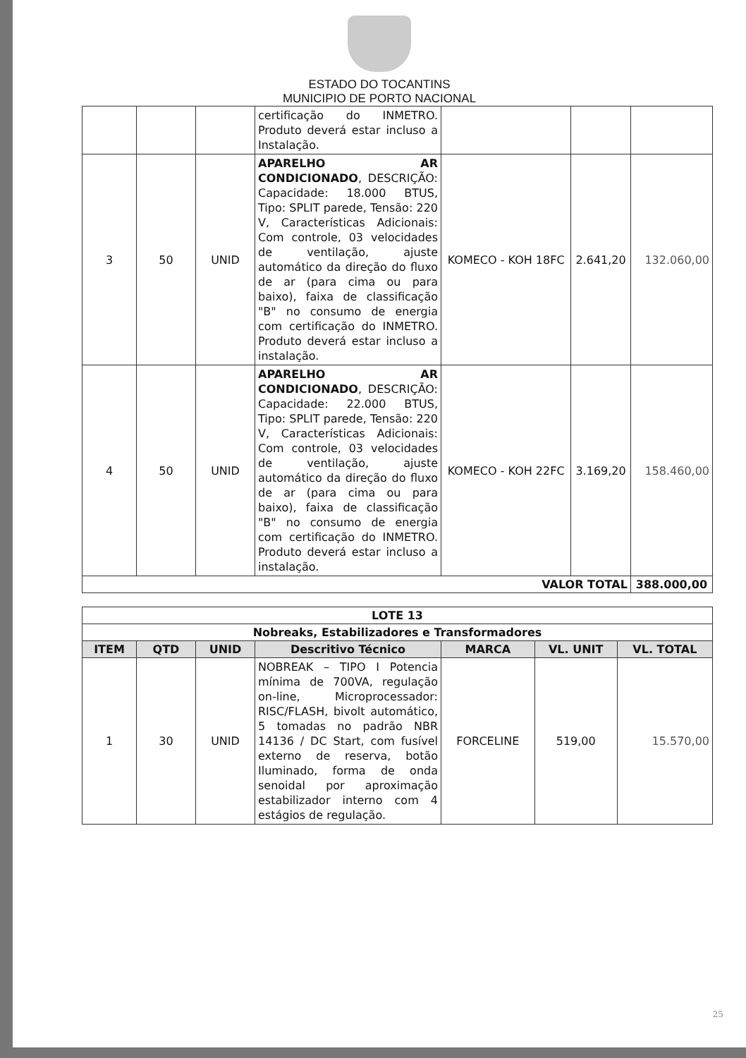ESTADO DO TOCANTINS
MUNICIPIO DE PORTO NACIONAL
| | | | certificação do INMETRO. Produto deverá estar incluso a Instalação. | | | |
| 3 | 50 | UNID | APARELHO AR CONDICIONADO , DESCRIÇÃO: Capacidade: 18.000 BTUS, Tipo: SPLIT parede, Tensão: 220 V, Características Adicionais: Com controle, 03 velocidades de ventilação, ajuste automático da direção do fluxo de ar (para cima ou para baixo), faixa de classificação "B" no consumo de energia com certificação do INMETRO. Produto deverá estar incluso a instalação. | KOMECO - KOH 18FC | 2.641,20 | 132.060,00 |
| 4 | 50 | UNID | APARELHO AR CONDICIONADO , DESCRIÇÃO: Capacidade: 22.000 BTUS, Tipo: SPLIT parede, Tensão: 220 V, Características Adicionais: Com controle, 03 velocidades de ventilação, ajuste automático da direção do fluxo de ar (para cima ou para baixo), faixa de classificação "B" no consumo de energia com certificação do INMETRO. Produto deverá estar incluso a instalação. | KOMECO - KOH 22FC | 3.169,20 | 158.460,00 |
| VALOR TOTAL | | | | | | 388.000,00 |
| LOTE 13 | | | | | | |
| Nobreaks, Estabilizadores e Transformadores | | | | | | |
| ITEM | QTD | UNID | Descritivo Técnico | MARCA | VL. UNIT | VL. TOTAL |
| 1 | 30 | UNID | NOBREAK – TIPO I Potencia mínima de 700VA, regulação on-line, Microprocessador: RISC/FLASH, bivolt automático, 5 tomadas no padrão NBR 14136 / DC Start, com fusível externo de reserva, botão Iluminado, forma de onda senoidal por aproximação estabilizador interno com 4 estágios de regulação. | FORCELINE | 519,00 | 15.570,00 |
25